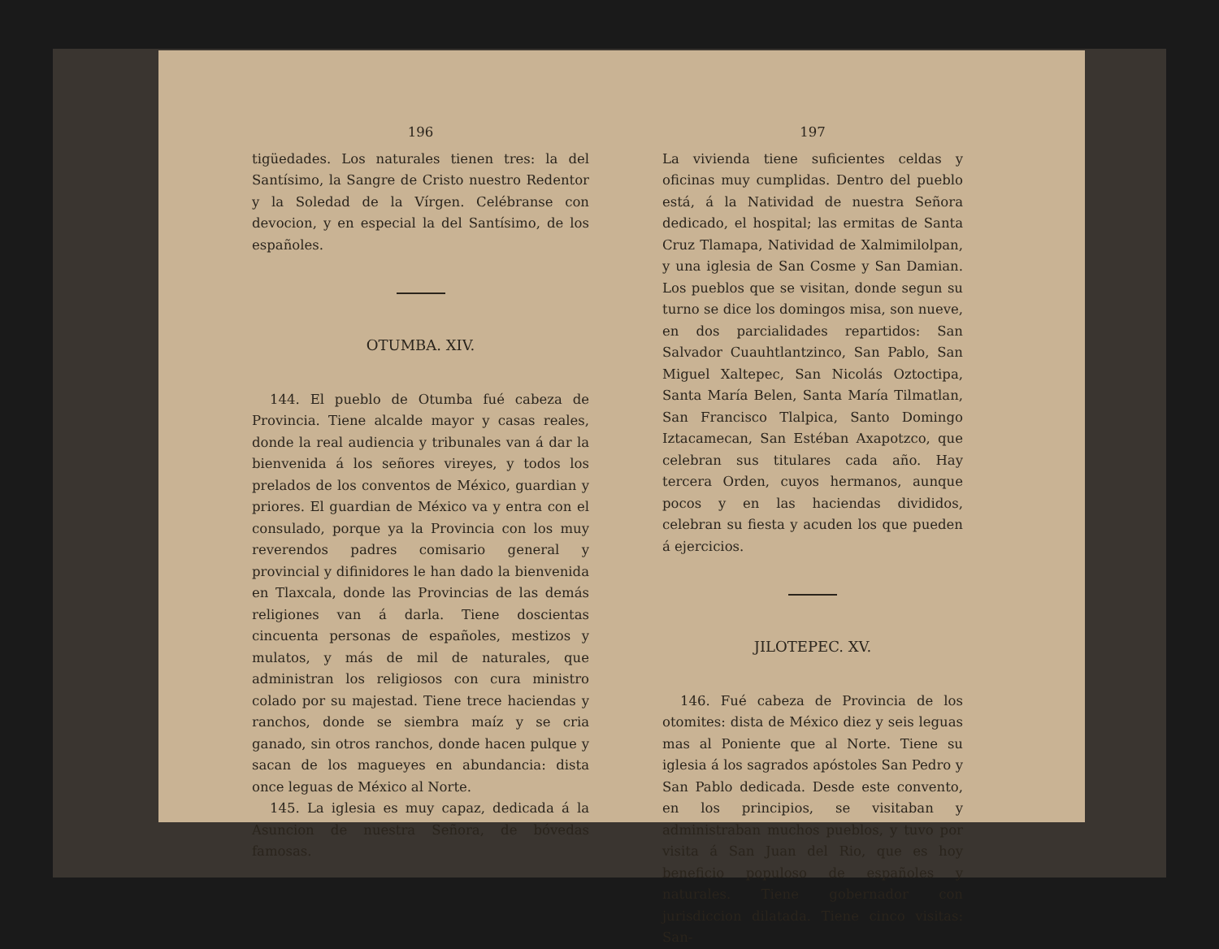196
tigüedades. Los naturales tienen tres: la del Santísimo, la Sangre de Cristo nuestro Redentor y la Soledad de la Vírgen. Celébranse con devocion, y en especial la del Santísimo, de los españoles.
OTUMBA. XIV.
144. El pueblo de Otumba fué cabeza de Provincia. Tiene alcalde mayor y casas reales, donde la real audiencia y tribunales van á dar la bienvenida á los señores vireyes, y todos los prelados de los conventos de México, guardian y priores. El guardian de México va y entra con el consulado, porque ya la Provincia con los muy reverendos padres comisario general y provincial y difinidores le han dado la bienvenida en Tlaxcala, donde las Provincias de las demás religiones van á darla. Tiene doscientas cincuenta personas de españoles, mestizos y mulatos, y más de mil de naturales, que administran los religiosos con cura ministro colado por su majestad. Tiene trece haciendas y ranchos, donde se siembra maíz y se cria ganado, sin otros ranchos, donde hacen pulque y sacan de los magueyes en abundancia: dista once leguas de México al Norte.
145. La iglesia es muy capaz, dedicada á la Asuncion de nuestra Señora, de bóvedas famosas.
197
La vivienda tiene suficientes celdas y oficinas muy cumplidas. Dentro del pueblo está, á la Natividad de nuestra Señora dedicado, el hospital; las ermitas de Santa Cruz Tlamapa, Natividad de Xalmimilolpan, y una iglesia de San Cosme y San Damian. Los pueblos que se visitan, donde segun su turno se dice los domingos misa, son nueve, en dos parcialidades repartidos: San Salvador Cuauhtlantzinco, San Pablo, San Miguel Xaltepec, San Nicolás Oztoctipa, Santa María Belen, Santa María Tilmatlan, San Francisco Tlalpica, Santo Domingo Iztacamecan, San Estéban Axapotzco, que celebran sus titulares cada año. Hay tercera Orden, cuyos hermanos, aunque pocos y en las haciendas divididos, celebran su fiesta y acuden los que pueden á ejercicios.
JILOTEPEC. XV.
146. Fué cabeza de Provincia de los otomites: dista de México diez y seis leguas mas al Poniente que al Norte. Tiene su iglesia á los sagrados apóstoles San Pedro y San Pablo dedicada. Desde este convento, en los principios, se visitaban y administraban muchos pueblos, y tuvo por visita á San Juan del Rio, que es hoy beneficio populoso de españoles y naturales. Tiene gobernador con jurisdiccion dilatada. Tiene cinco visitas: San-